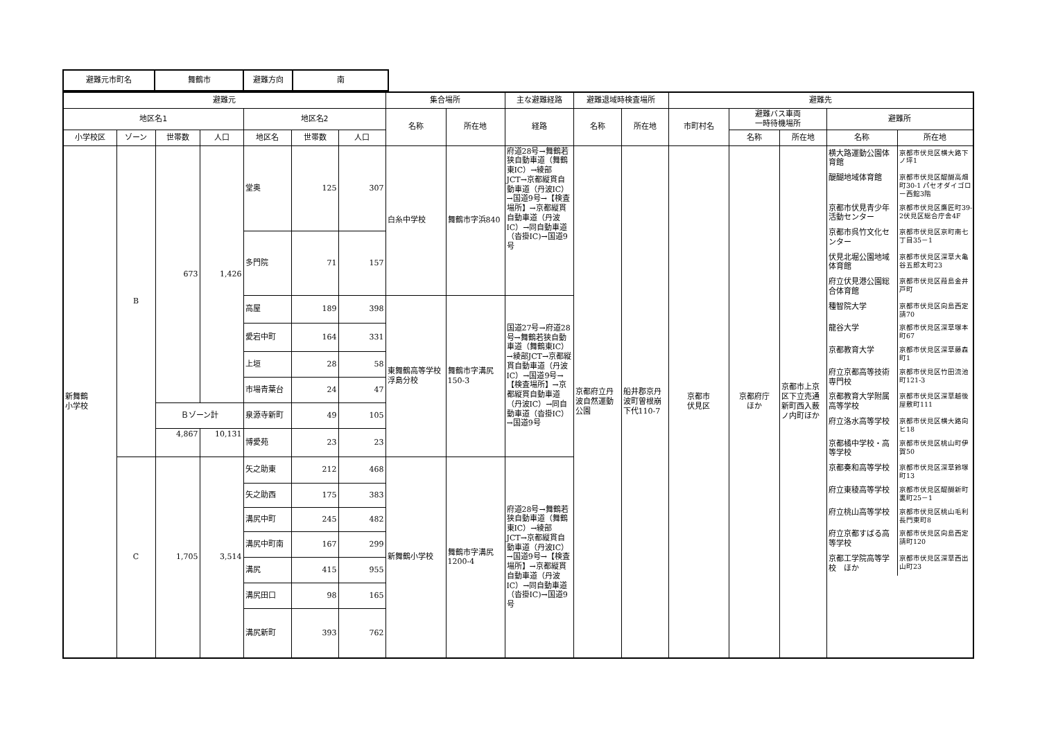| 避難元市町名 | 舞鶴市 | 避難方向 | 南 |
| 避難元 | | | | | | | 集合場所 | | 主な避難経路 | 避難退域時検査場所 | | 避難先 | | | | |
| --- | --- | --- | --- | --- | --- | --- | --- | --- | --- | --- | --- | --- | --- | --- | --- | --- |
| 地区名1 | | | | 地区名2 | | | 名称 | 所在地 | 経路 | 名称 | 所在地 | 市町村名 | 避難バス車両 一時待機場所 | | 避難所 | |
| 小学校区 | ゾーン | 世帯数 | 人口 | 地区名 | 世帯数 | 人口 | | | | | | | 名称 | 所在地 | 名称 | 所在地 |
| 新舞鶴 小学校 | B | 673 | 1,426 | 堂奥 | 125 | 307 | 白糸中学校 | 舞鶴市字浜840 | 府道28号→舞鶴若狭自動車道（舞鶴東IC）→綾部JCT→京都縦貫自動車道（丹波IC）→国道9号→【検査場所】→京都縦貫自動車道（丹波IC）→同自動車道（沓掛IC)→国道9号 | 京都府立丹波自然運動公園 | 船井郡京丹波町曽根崩下代110-7 | 京都市 伏見区 | 京都府庁 ほか | 京都市上京区下立売通新町西入薮ノ内町ほか | / 横大路運動公園体育館 / 京都市伏見区横大路下ノ坪1 / / 醍醐地域体育館 / 京都市伏見区醍醐高畑町30-1 パセオダイゴロー西館3階 / / 京都市伏見青少年活動センター / 京都市伏見区鷹匠町39-2伏見区総合庁舎4F / / 京都市呉竹文化センター / 京都市伏見区京町南七丁目35－1 / / 伏見北堀公園地域体育館 / 京都市伏見区深草大亀谷五郎太町23 / / 府立伏見港公園総合体育館 / 京都市伏見区葭島金井戸町 / / 種智院大学 / 京都市伏見区向島西定請70 / / 龍谷大学 / 京都市伏見区深草塚本町67 / / 京都教育大学 / 京都市伏見区深草藤森町1 / / 府立京都高等技術専門校 / 京都市伏見区竹田流池町121-3 / / 京都教育大学附属高等学校 / 京都市伏見区深草越後屋敷町111 / / 府立洛水高等学校 / 京都市伏見区横大路向ヒ18 / / 京都橘中学校・高等学校 / 京都市伏見区桃山町伊賀50 / / 京都奏和高等学校 / 京都市伏見区深草鈴塚町13 / / 府立東稜高等学校 / 京都市伏見区醍醐新町裏町25－1 / / 府立桃山高等学校 / 京都市伏見区桃山毛利長門東町8 / / 府立京都すばる高等学校 / 京都市伏見区向島西定請町120 / / 京都工学院高等学校 ほか / 京都市伏見区深草西出山町23 / | |
| | | | | 多門院 | 71 | 157 | | | | | | | | | | |
| | | | | 高屋 | 189 | 398 | 東舞鶴高等学校浮島分校 | 舞鶴市字溝尻150-3 | 国道27号→府道28号→舞鶴若狭自動車道（舞鶴東IC）→綾部JCT→京都縦貫自動車道（丹波IC）→国道9号→【検査場所】→京都縦貫自動車道（丹波IC）→同自動車道（沓掛IC）→国道9号 | | | | | | | |
| | | | | 愛宕中町 | 164 | 331 | | | | | | | | | | |
| | | | | 上垣 | 28 | 58 | | | | | | | | | | |
| | | | | 市場青葉台 | 24 | 47 | | | | | | | | | | |
| | | Ｂゾーン計 | | 泉源寺新町 | 49 | 105 | | | | | | | | | | |
| | | 4,867 | 10,131 | 博愛苑 | 23 | 23 | | | | | | | | | | |
| | C | 1,705 | 3,514 | 矢之助東 | 212 | 468 | 新舞鶴小学校 | 舞鶴市字溝尻1200-4 | 府道28号→舞鶴若狭自動車道（舞鶴東IC）→綾部JCT→京都縦貫自動車道（丹波IC）→国道9号→【検査場所】→京都縦貫自動車道（丹波IC）→同自動車道（沓掛IC)→国道9号 | | | | | | | |
| | | | | 矢之助西 | 175 | 383 | | | | | | | | | | |
| | | | | 溝尻中町 | 245 | 482 | | | | | | | | | | |
| | | | | 溝尻中町南 | 167 | 299 | | | | | | | | | | |
| | | | | 溝尻 | 415 | 955 | | | | | | | | | | |
| | | | | 溝尻田口 | 98 | 165 | | | | | | | | | | |
| | | | | 溝尻新町 | 393 | 762 | | | | | | | | | | |